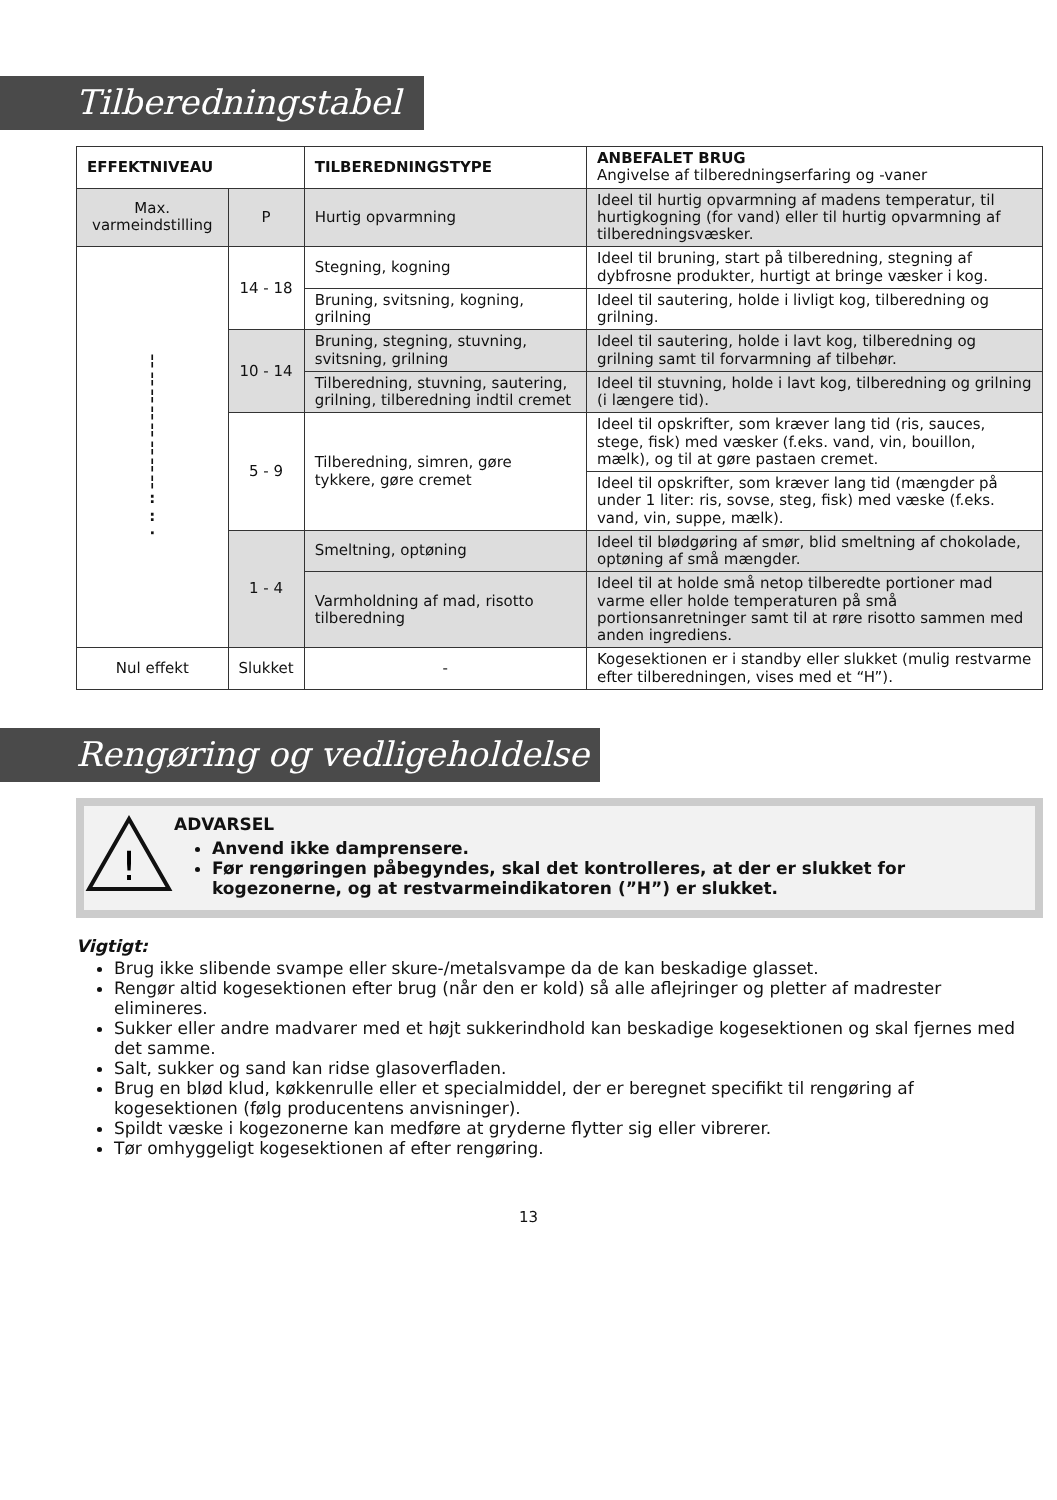Tilberedningstabel
| EFFEKTNIVEAU | | TILBEREDNINGSTYPE | ANBEFALET BRUG Angivelse af tilberedningserfaring og -vaner |
| --- | --- | --- | --- |
| Max. varmeindstilling | P | Hurtig opvarmning | Ideel til hurtig opvarmning af madens temperatur, til hurtigkogning (for vand) eller til hurtig opvarmning af tilberedningsvæsker. |
| ¦ ¦ ¦ ¦ ¦ ¦ ¦ ¦ : : · | 14 - 18 | Stegning, kogning | Ideel til bruning, start på tilberedning, stegning af dybfrosne produkter, hurtigt at bringe væsker i kog. |
| | | Bruning, svitsning, kogning, grilning | Ideel til sautering, holde i livligt kog, tilberedning og grilning. |
| | 10 - 14 | Bruning, stegning, stuvning, svitsning, grilning | Ideel til sautering, holde i lavt kog, tilberedning og grilning samt til forvarmning af tilbehør. |
| | | Tilberedning, stuvning, sautering, grilning, tilberedning indtil cremet | Ideel til stuvning, holde i lavt kog, tilberedning og grilning (i længere tid). |
| | 5 - 9 | Tilberedning, simren, gøre tykkere, gøre cremet | Ideel til opskrifter, som kræver lang tid (ris, sauces, stege, fisk) med væsker (f.eks. vand, vin, bouillon, mælk), og til at gøre pastaen cremet. |
| | | | Ideel til opskrifter, som kræver lang tid (mængder på under 1 liter: ris, sovse, steg, fisk) med væske (f.eks. vand, vin, suppe, mælk). |
| | 1 - 4 | Smeltning, optøning | Ideel til blødgøring af smør, blid smeltning af chokolade, optøning af små mængder. |
| | | Varmholdning af mad, risotto tilberedning | Ideel til at holde små netop tilberedte portioner mad varme eller holde temperaturen på små portionsanretninger samt til at røre risotto sammen med anden ingrediens. |
| Nul effekt | Slukket | - | Kogesektionen er i standby eller slukket (mulig restvarme efter tilberedningen, vises med et “H”). |
Rengøring og vedligeholdelse
!
ADVARSEL
Anvend ikke damprensere.
Før rengøringen påbegyndes, skal det kontrolleres, at der er slukket for kogezonerne, og at restvarmeindikatoren (”H”) er slukket.
Vigtigt:
Brug ikke slibende svampe eller skure-/metalsvampe da de kan beskadige glasset.
Rengør altid kogesektionen efter brug (når den er kold) så alle aflejringer og pletter af madrester elimineres.
Sukker eller andre madvarer med et højt sukkerindhold kan beskadige kogesektionen og skal fjernes med det samme.
Salt, sukker og sand kan ridse glasoverfladen.
Brug en blød klud, køkkenrulle eller et specialmiddel, der er beregnet specifikt til rengøring af kogesektionen (følg producentens anvisninger).
Spildt væske i kogezonerne kan medføre at gryderne flytter sig eller vibrerer.
Tør omhyggeligt kogesektionen af efter rengøring.
13